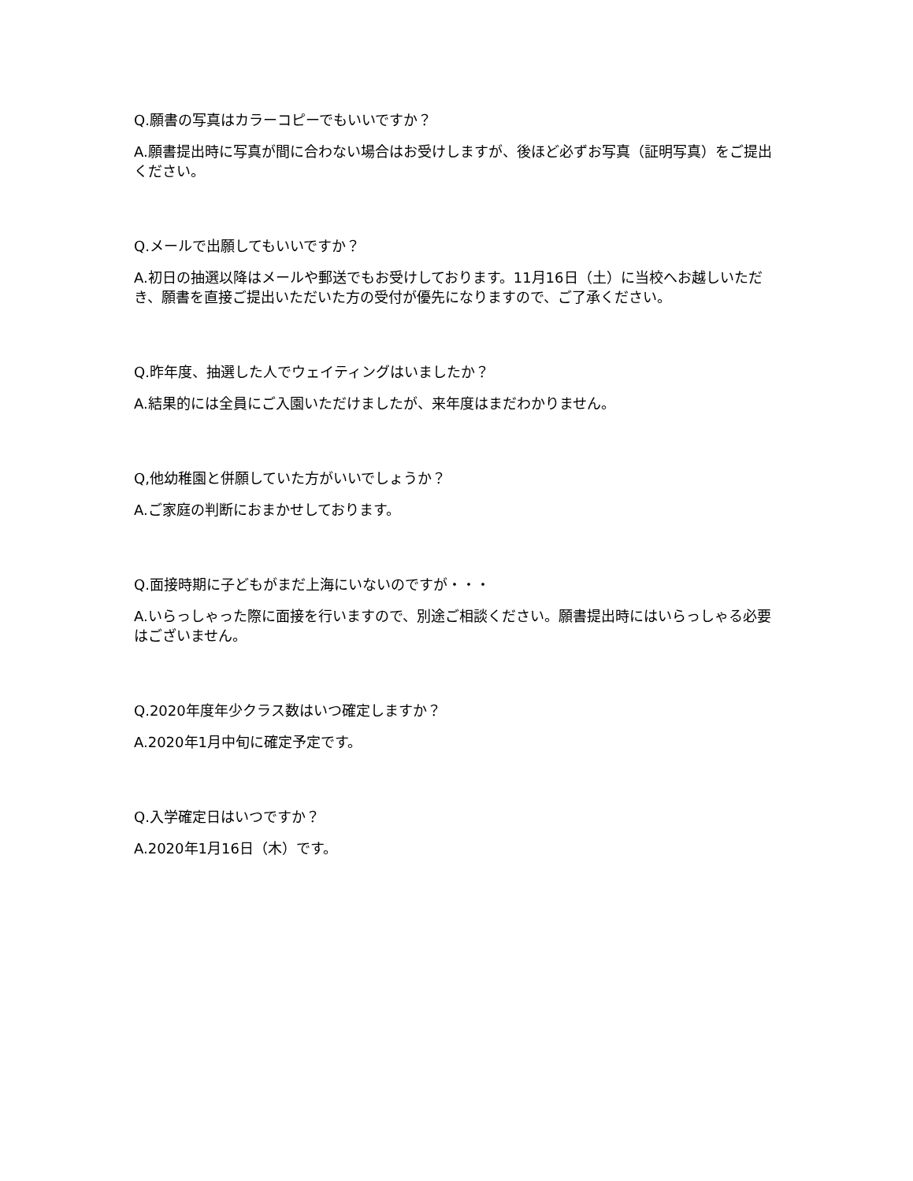Q.願書の写真はカラーコピーでもいいですか？
A.願書提出時に写真が間に合わない場合はお受けしますが、後ほど必ずお写真（証明写真）をご提出ください。
Q.メールで出願してもいいですか？
A.初日の抽選以降はメールや郵送でもお受けしております。11月16日（土）に当校へお越しいただき、願書を直接ご提出いただいた方の受付が優先になりますので、ご了承ください。
Q.昨年度、抽選した人でウェイティングはいましたか？
A.結果的には全員にご入園いただけましたが、来年度はまだわかりません。
Q,他幼稚園と併願していた方がいいでしょうか？
A.ご家庭の判断におまかせしております。
Q.面接時期に子どもがまだ上海にいないのですが・・・
A.いらっしゃった際に面接を行いますので、別途ご相談ください。願書提出時にはいらっしゃる必要はございません。
Q.2020年度年少クラス数はいつ確定しますか？
A.2020年1月中旬に確定予定です。
Q.入学確定日はいつですか？
A.2020年1月16日（木）です。